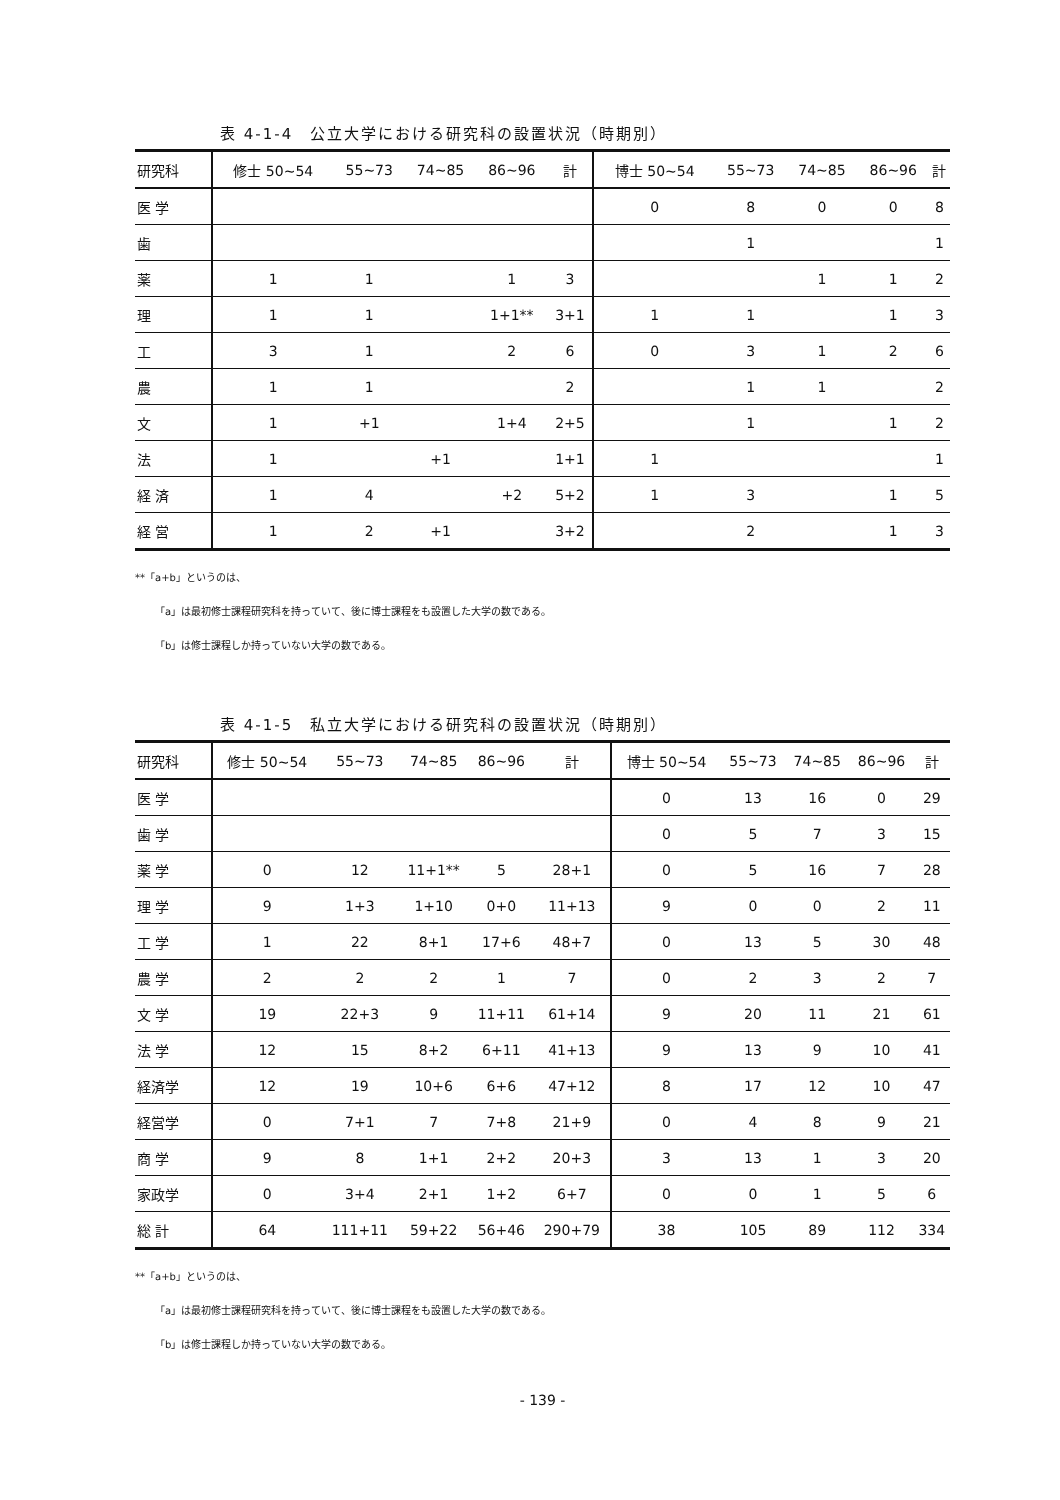表 4-1-4　公立大学における研究科の設置状況（時期別）
| 研究科 | 修士 50~54 | 55~73 | 74~85 | 86~96 | 計 | 博士 50~54 | 55~73 | 74~85 | 86~96 | 計 |
| --- | --- | --- | --- | --- | --- | --- | --- | --- | --- | --- |
| 医 学 | | | | | | 0 | 8 | 0 | 0 | 8 |
| 歯 | | | | | | | 1 | | | 1 |
| 薬 | 1 | 1 | | 1 | 3 | | | 1 | 1 | 2 |
| 理 | 1 | 1 | | 1+1** | 3+1 | 1 | 1 | | 1 | 3 |
| 工 | 3 | 1 | | 2 | 6 | 0 | 3 | 1 | 2 | 6 |
| 農 | 1 | 1 | | | 2 | | 1 | 1 | | 2 |
| 文 | 1 | +1 | | 1+4 | 2+5 | | 1 | | 1 | 2 |
| 法 | 1 | | +1 | | 1+1 | 1 | | | | 1 |
| 経 済 | 1 | 4 | | +2 | 5+2 | 1 | 3 | | 1 | 5 |
| 経 営 | 1 | 2 | +1 | | 3+2 | | 2 | | 1 | 3 |
**「a+b」というのは、
「a」は最初修士課程研究科を持っていて、後に博士課程をも設置した大学の数である。
「b」は修士課程しか持っていない大学の数である。
表 4-1-5　私立大学における研究科の設置状況（時期別）
| 研究科 | 修士 50~54 | 55~73 | 74~85 | 86~96 | 計 | 博士 50~54 | 55~73 | 74~85 | 86~96 | 計 |
| --- | --- | --- | --- | --- | --- | --- | --- | --- | --- | --- |
| 医 学 | | | | | | 0 | 13 | 16 | 0 | 29 |
| 歯 学 | | | | | | 0 | 5 | 7 | 3 | 15 |
| 薬 学 | 0 | 12 | 11+1** | 5 | 28+1 | 0 | 5 | 16 | 7 | 28 |
| 理 学 | 9 | 1+3 | 1+10 | 0+0 | 11+13 | 9 | 0 | 0 | 2 | 11 |
| 工 学 | 1 | 22 | 8+1 | 17+6 | 48+7 | 0 | 13 | 5 | 30 | 48 |
| 農 学 | 2 | 2 | 2 | 1 | 7 | 0 | 2 | 3 | 2 | 7 |
| 文 学 | 19 | 22+3 | 9 | 11+11 | 61+14 | 9 | 20 | 11 | 21 | 61 |
| 法 学 | 12 | 15 | 8+2 | 6+11 | 41+13 | 9 | 13 | 9 | 10 | 41 |
| 経済学 | 12 | 19 | 10+6 | 6+6 | 47+12 | 8 | 17 | 12 | 10 | 47 |
| 経営学 | 0 | 7+1 | 7 | 7+8 | 21+9 | 0 | 4 | 8 | 9 | 21 |
| 商 学 | 9 | 8 | 1+1 | 2+2 | 20+3 | 3 | 13 | 1 | 3 | 20 |
| 家政学 | 0 | 3+4 | 2+1 | 1+2 | 6+7 | 0 | 0 | 1 | 5 | 6 |
| 総 計 | 64 | 111+11 | 59+22 | 56+46 | 290+79 | 38 | 105 | 89 | 112 | 334 |
**「a+b」というのは、
「a」は最初修士課程研究科を持っていて、後に博士課程をも設置した大学の数である。
「b」は修士課程しか持っていない大学の数である。
- 139 -